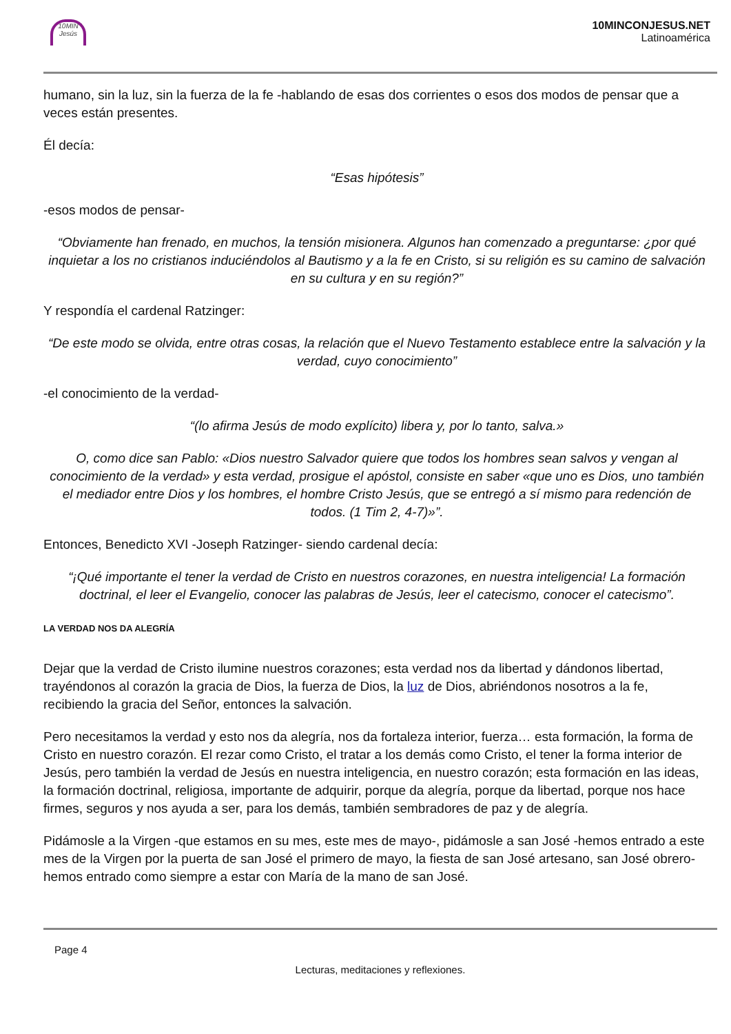10MIN Jesús
10MINCONJESUS.NET
Latinoamérica
humano, sin la luz, sin la fuerza de la fe -hablando de esas dos corrientes o esos dos modos de pensar que a veces están presentes.
Él decía:
“Esas hipótesis”
-esos modos de pensar-
“Obviamente han frenado, en muchos, la tensión misionera. Algunos han comenzado a preguntarse: ¿por qué inquietar a los no cristianos induciéndolos al Bautismo y a la fe en Cristo, si su religión es su camino de salvación en su cultura y en su región?”
Y respondía el cardenal Ratzinger:
“De este modo se olvida, entre otras cosas, la relación que el Nuevo Testamento establece entre la salvación y la verdad, cuyo conocimiento”
-el conocimiento de la verdad-
“(lo afirma Jesús de modo explícito) libera y, por lo tanto, salva.»
O, como dice san Pablo: «Dios nuestro Salvador quiere que todos los hombres sean salvos y vengan al conocimiento de la verdad» y esta verdad, prosigue el apóstol, consiste en saber «que uno es Dios, uno también el mediador entre Dios y los hombres, el hombre Cristo Jesús, que se entregó a sí mismo para redención de todos. (1 Tim 2, 4-7)»”.
Entonces, Benedicto XVI -Joseph Ratzinger- siendo cardenal decía:
“¡Qué importante el tener la verdad de Cristo en nuestros corazones, en nuestra inteligencia! La formación doctrinal, el leer el Evangelio, conocer las palabras de Jesús, leer el catecismo, conocer el catecismo”.
LA VERDAD NOS DA ALEGRÍA
Dejar que la verdad de Cristo ilumine nuestros corazones; esta verdad nos da libertad y dándonos libertad, trayéndonos al corazón la gracia de Dios, la fuerza de Dios, la luz de Dios, abriéndonos nosotros a la fe, recibiendo la gracia del Señor, entonces la salvación.
Pero necesitamos la verdad y esto nos da alegría, nos da fortaleza interior, fuerza… esta formación, la forma de Cristo en nuestro corazón. El rezar como Cristo, el tratar a los demás como Cristo, el tener la forma interior de Jesús, pero también la verdad de Jesús en nuestra inteligencia, en nuestro corazón; esta formación en las ideas, la formación doctrinal, religiosa, importante de adquirir, porque da alegría, porque da libertad, porque nos hace firmes, seguros y nos ayuda a ser, para los demás, también sembradores de paz y de alegría.
Pidámosle a la Virgen -que estamos en su mes, este mes de mayo-, pidámosle a san José -hemos entrado a este mes de la Virgen por la puerta de san José el primero de mayo, la fiesta de san José artesano, san José obrero- hemos entrado como siempre a estar con María de la mano de san José.
Page 4
Lecturas, meditaciones y reflexiones.